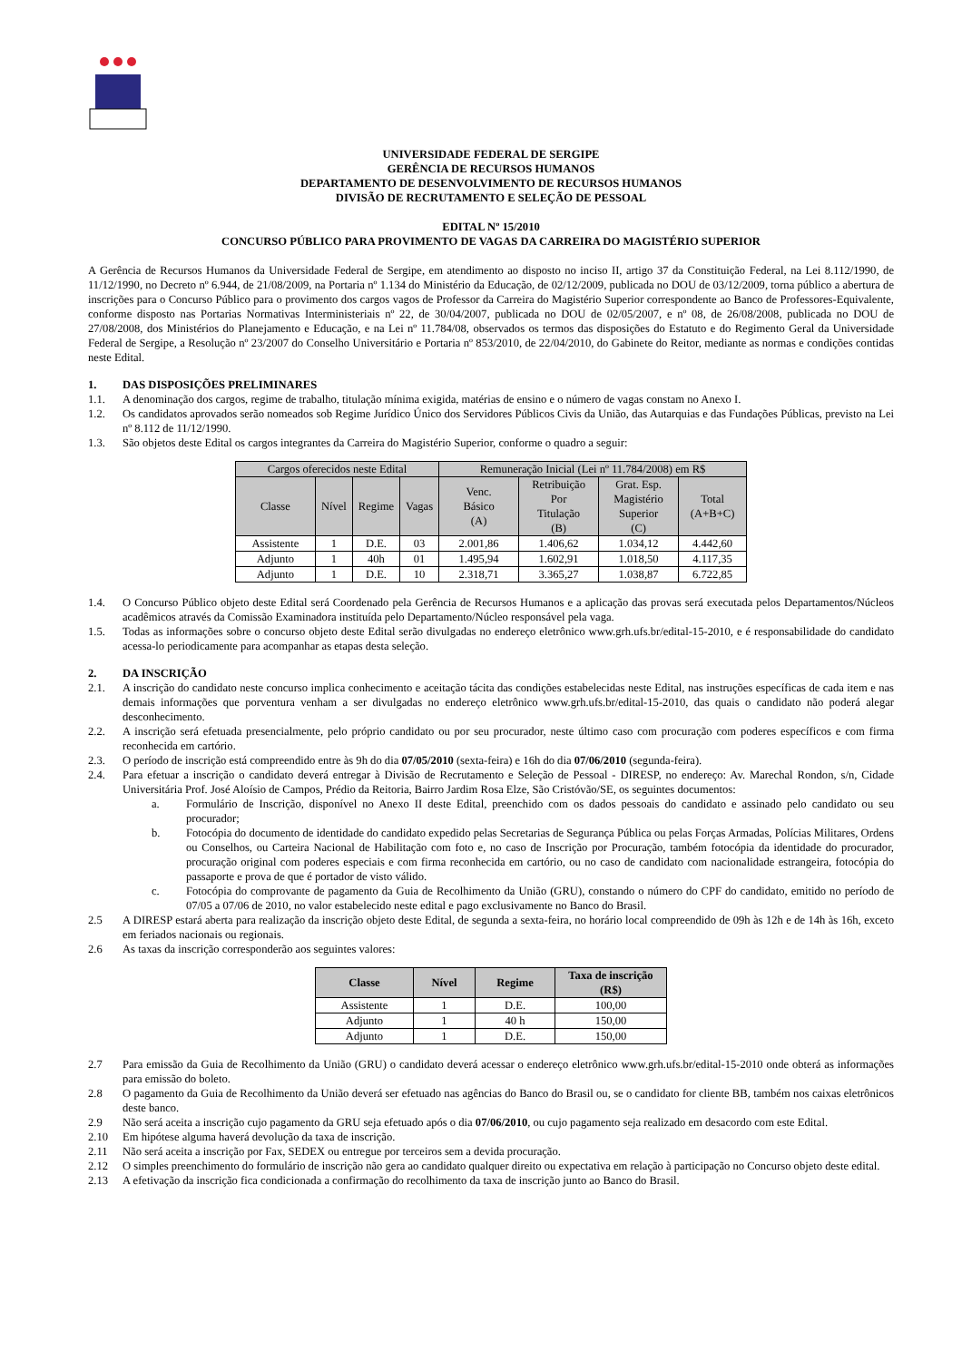UNIVERSIDADE FEDERAL DE SERGIPE
GERÊNCIA DE RECURSOS HUMANOS
DEPARTAMENTO DE DESENVOLVIMENTO DE RECURSOS HUMANOS
DIVISÃO DE RECRUTAMENTO E SELEÇÃO DE PESSOAL
EDITAL Nº 15/2010
CONCURSO PÚBLICO PARA PROVIMENTO DE VAGAS DA CARREIRA DO MAGISTÉRIO SUPERIOR
A Gerência de Recursos Humanos da Universidade Federal de Sergipe, em atendimento ao disposto no inciso II, artigo 37 da Constituição Federal, na Lei 8.112/1990, de 11/12/1990, no Decreto nº 6.944, de 21/08/2009, na Portaria nº 1.134 do Ministério da Educação, de 02/12/2009, publicada no DOU de 03/12/2009, torna público a abertura de inscrições para o Concurso Público para o provimento dos cargos vagos de Professor da Carreira do Magistério Superior correspondente ao Banco de Professores-Equivalente, conforme disposto nas Portarias Normativas Interministeriais nº 22, de 30/04/2007, publicada no DOU de 02/05/2007, e nº 08, de 26/08/2008, publicada no DOU de 27/08/2008, dos Ministérios do Planejamento e Educação, e na Lei nº 11.784/08, observados os termos das disposições do Estatuto e do Regimento Geral da Universidade Federal de Sergipe, a Resolução nº 23/2007 do Conselho Universitário e Portaria nº 853/2010, de 22/04/2010, do Gabinete do Reitor, mediante as normas e condições contidas neste Edital.
1. DAS DISPOSIÇÕES PRELIMINARES
1.1. A denominação dos cargos, regime de trabalho, titulação mínima exigida, matérias de ensino e o número de vagas constam no Anexo I.
1.2. Os candidatos aprovados serão nomeados sob Regime Jurídico Único dos Servidores Públicos Civis da União, das Autarquias e das Fundações Públicas, previsto na Lei nº 8.112 de 11/12/1990.
1.3. São objetos deste Edital os cargos integrantes da Carreira do Magistério Superior, conforme o quadro a seguir:
| Cargos oferecidos neste Edital | | | | Remuneração Inicial (Lei nº 11.784/2008) em R$ | | | |
| --- | --- | --- | --- | --- | --- | --- | --- |
| Classe | Nível | Regime | Vagas | Venc. Básico (A) | Retribuição Por Titulação (B) | Grat. Esp. Magistério Superior (C) | Total (A+B+C) |
| Assistente | 1 | D.E. | 03 | 2.001,86 | 1.406,62 | 1.034,12 | 4.442,60 |
| Adjunto | 1 | 40h | 01 | 1.495,94 | 1.602,91 | 1.018,50 | 4.117,35 |
| Adjunto | 1 | D.E. | 10 | 2.318,71 | 3.365,27 | 1.038,87 | 6.722,85 |
1.4. O Concurso Público objeto deste Edital será Coordenado pela Gerência de Recursos Humanos e a aplicação das provas será executada pelos Departamentos/Núcleos acadêmicos através da Comissão Examinadora instituída pelo Departamento/Núcleo responsável pela vaga.
1.5. Todas as informações sobre o concurso objeto deste Edital serão divulgadas no endereço eletrônico www.grh.ufs.br/edital-15-2010, e é responsabilidade do candidato acessa-lo periodicamente para acompanhar as etapas desta seleção.
2. DA INSCRIÇÃO
2.1. A inscrição do candidato neste concurso implica conhecimento e aceitação tácita das condições estabelecidas neste Edital, nas instruções específicas de cada item e nas demais informações que porventura venham a ser divulgadas no endereço eletrônico www.grh.ufs.br/edital-15-2010, das quais o candidato não poderá alegar desconhecimento.
2.2. A inscrição será efetuada presencialmente, pelo próprio candidato ou por seu procurador, neste último caso com procuração com poderes específicos e com firma reconhecida em cartório.
2.3. O período de inscrição está compreendido entre às 9h do dia 07/05/2010 (sexta-feira) e 16h do dia 07/06/2010 (segunda-feira).
2.4. Para efetuar a inscrição o candidato deverá entregar à Divisão de Recrutamento e Seleção de Pessoal - DIRESP, no endereço: Av. Marechal Rondon, s/n, Cidade Universitária Prof. José Aloísio de Campos, Prédio da Reitoria, Bairro Jardim Rosa Elze, São Cristóvão/SE, os seguintes documentos:
a. Formulário de Inscrição, disponível no Anexo II deste Edital, preenchido com os dados pessoais do candidato e assinado pelo candidato ou seu procurador;
b. Fotocópia do documento de identidade do candidato expedido pelas Secretarias de Segurança Pública ou pelas Forças Armadas, Polícias Militares, Ordens ou Conselhos, ou Carteira Nacional de Habilitação com foto e, no caso de Inscrição por Procuração, também fotocópia da identidade do procurador, procuração original com poderes especiais e com firma reconhecida em cartório, ou no caso de candidato com nacionalidade estrangeira, fotocópia do passaporte e prova de que é portador de visto válido.
c. Fotocópia do comprovante de pagamento da Guia de Recolhimento da União (GRU), constando o número do CPF do candidato, emitido no período de 07/05 a 07/06 de 2010, no valor estabelecido neste edital e pago exclusivamente no Banco do Brasil.
2.5 A DIRESP estará aberta para realização da inscrição objeto deste Edital, de segunda a sexta-feira, no horário local compreendido de 09h às 12h e de 14h às 16h, exceto em feriados nacionais ou regionais.
2.6 As taxas da inscrição corresponderão aos seguintes valores:
| Classe | Nível | Regime | Taxa de inscrição (R$) |
| --- | --- | --- | --- |
| Assistente | 1 | D.E. | 100,00 |
| Adjunto | 1 | 40 h | 150,00 |
| Adjunto | 1 | D.E. | 150,00 |
2.7 Para emissão da Guia de Recolhimento da União (GRU) o candidato deverá acessar o endereço eletrônico www.grh.ufs.br/edital-15-2010 onde obterá as informações para emissão do boleto.
2.8 O pagamento da Guia de Recolhimento da União deverá ser efetuado nas agências do Banco do Brasil ou, se o candidato for cliente BB, também nos caixas eletrônicos deste banco.
2.9 Não será aceita a inscrição cujo pagamento da GRU seja efetuado após o dia 07/06/2010, ou cujo pagamento seja realizado em desacordo com este Edital.
2.10 Em hipótese alguma haverá devolução da taxa de inscrição.
2.11 Não será aceita a inscrição por Fax, SEDEX ou entregue por terceiros sem a devida procuração.
2.12 O simples preenchimento do formulário de inscrição não gera ao candidato qualquer direito ou expectativa em relação à participação no Concurso objeto deste edital.
2.13 A efetivação da inscrição fica condicionada a confirmação do recolhimento da taxa de inscrição junto ao Banco do Brasil.